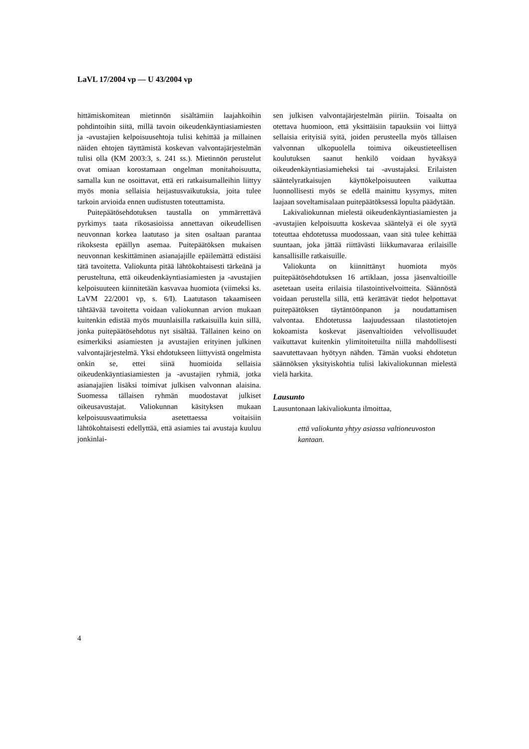LaVL 17/2004 vp — U 43/2004 vp
hittämiskomitean mietinnön sisältämiin laajahkoihin pohdintoihin siitä, millä tavoin oikeudenkäyntiasiamiesten ja -avustajien kelpoisuusehtoja tulisi kehittää ja millainen näiden ehtojen täyttämistä koskevan valvontajärjestelmän tulisi olla (KM 2003:3, s. 241 ss.). Mietinnön perustelut ovat omiaan korostamaan ongelman monitahoisuutta, samalla kun ne osoittavat, että eri ratkaisumalleihin liittyy myös monia sellaisia heijastusvaikutuksia, joita tulee tarkoin arvioida ennen uudistusten toteuttamista.
Puitepäätösehdotuksen taustalla on ymmärrettävä pyrkimys taata rikosasioissa annettavan oikeudellisen neuvonnan korkea laatutaso ja siten osaltaan parantaa rikoksesta epäillyn asemaa. Puitepäätöksen mukaisen neuvonnan keskittäminen asianajajille epäilemättä edistäisi tätä tavoitetta. Valiokunta pitää lähtökohtaisesti tärkeänä ja perusteltuna, että oikeudenkäyntiasiamiesten ja -avustajien kelpoisuuteen kiinnitetään kasvavaa huomiota (viimeksi ks. LaVM 22/2001 vp, s. 6/I). Laatutason takaamiseen tähtäävää tavoitetta voidaan valiokunnan arvion mukaan kuitenkin edistää myös muunlaisilla ratkaisuilla kuin sillä, jonka puitepäätösehdotus nyt sisältää. Tällainen keino on esimerkiksi asiamiesten ja avustajien erityinen julkinen valvontajärjestelmä. Yksi ehdotukseen liittyvistä ongelmista onkin se, ettei siinä huomioida sellaisia oikeudenkäyntiasiamiesten ja -avustajien ryhmiä, jotka asianajajien lisäksi toimivat julkisen valvonnan alaisina. Suomessa tällaisen ryhmän muodostavat julkiset oikeusavustajat. Valiokunnan käsityksen mukaan kelpoisuusvaatimuksia asetettaessa voitaisiin lähtökohtaisesti edellyttää, että asiamies tai avustaja kuuluu jonkinlai-
sen julkisen valvontajärjestelmän piiriin. Toisaalta on otettava huomioon, että yksittäisiin tapauksiin voi liittyä sellaisia erityisiä syitä, joiden perusteella myös tällaisen valvonnan ulkopuolella toimiva oikeustieteellisen koulutuksen saanut henkilö voidaan hyväksyä oikeudenkäyntiasiamieheksi tai -avustajaksi. Erilaisten sääntelyratkaisujen käyttökelpoisuuteen vaikuttaa luonnollisesti myös se edellä mainittu kysymys, miten laajaan soveltamisalaan puitepäätöksessä lopulta päädytään.
Lakivaliokunnan mielestä oikeudenkäyntiasiamiesten ja -avustajien kelpoisuutta koskevaa sääntelyä ei ole syytä toteuttaa ehdotetussa muodossaan, vaan sitä tulee kehittää suuntaan, joka jättää riittävästi liikkumavaraa erilaisille kansallisille ratkaisuille.
Valiokunta on kiinnittänyt huomiota myös puitepäätösehdotuksen 16 artiklaan, jossa jäsenvaltioille asetetaan useita erilaisia tilastointivelvoitteita. Säännöstä voidaan perustella sillä, että kerättävät tiedot helpottavat puitepäätöksen täytäntöönpanon ja noudattamisen valvontaa. Ehdotetussa laajuudessaan tilastotietojen kokoamista koskevat jäsenvaltioiden velvollisuudet vaikuttavat kuitenkin ylimitoitetuilta niillä mahdollisesti saavutettavaan hyötyyn nähden. Tämän vuoksi ehdotetun säännöksen yksityiskohtia tulisi lakivaliokunnan mielestä vielä harkita.
Lausunto
Lausuntonaan lakivaliokunta ilmoittaa,
että valiokunta yhtyy asiassa valtioneuvoston kantaan.
4